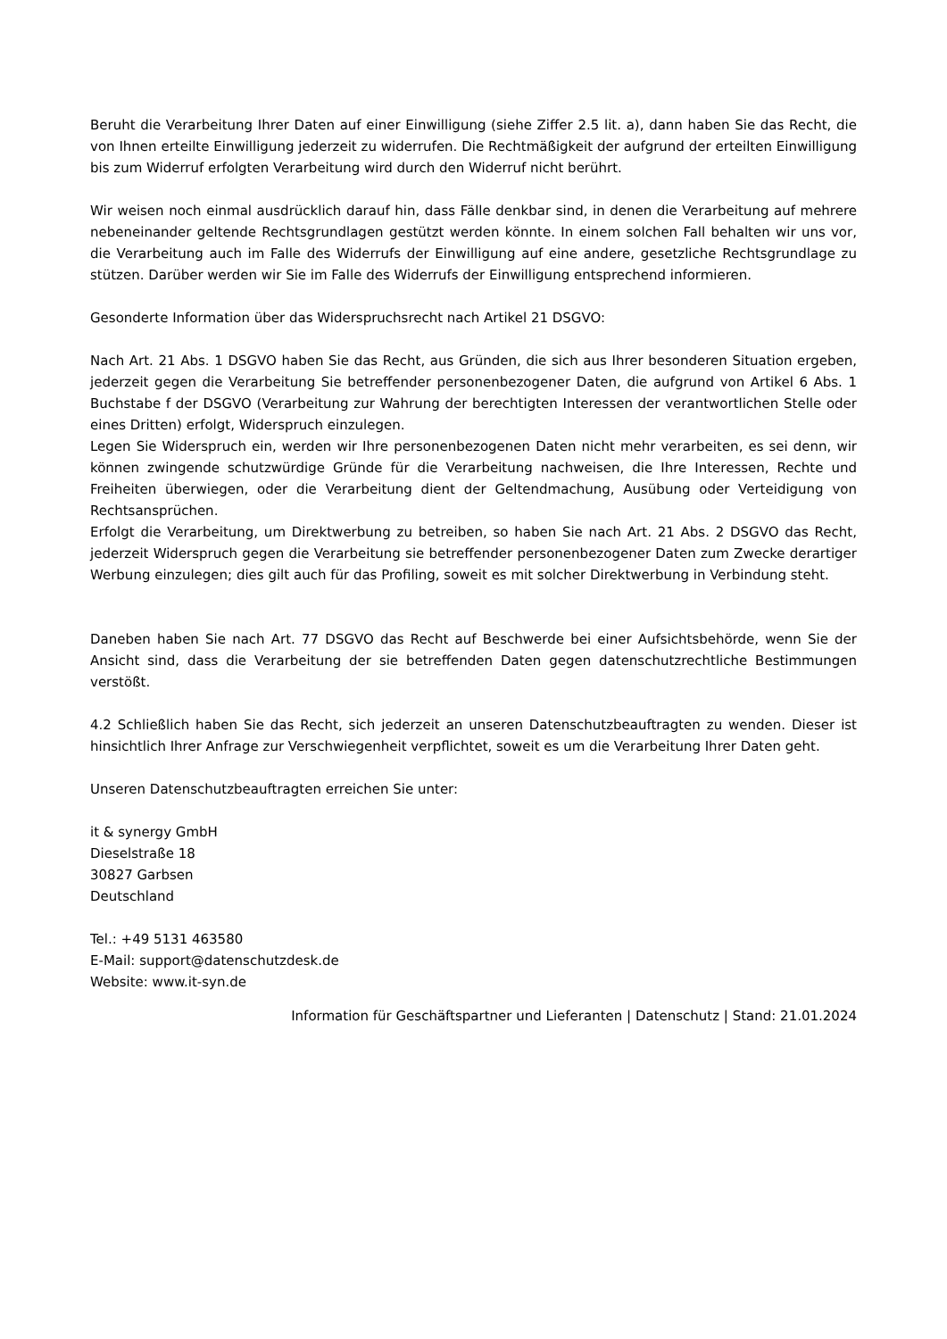Beruht die Verarbeitung Ihrer Daten auf einer Einwilligung (siehe Ziffer 2.5 lit. a), dann haben Sie das Recht, die von Ihnen erteilte Einwilligung jederzeit zu widerrufen. Die Rechtmäßigkeit der aufgrund der erteilten Einwilligung bis zum Widerruf erfolgten Verarbeitung wird durch den Widerruf nicht berührt.
Wir weisen noch einmal ausdrücklich darauf hin, dass Fälle denkbar sind, in denen die Verarbeitung auf mehrere nebeneinander geltende Rechtsgrundlagen gestützt werden könnte. In einem solchen Fall behalten wir uns vor, die Verarbeitung auch im Falle des Widerrufs der Einwilligung auf eine andere, gesetzliche Rechtsgrundlage zu stützen. Darüber werden wir Sie im Falle des Widerrufs der Einwilligung entsprechend informieren.
Gesonderte Information über das Widerspruchsrecht nach Artikel 21 DSGVO:
Nach Art. 21 Abs. 1 DSGVO haben Sie das Recht, aus Gründen, die sich aus Ihrer besonderen Situation ergeben, jederzeit gegen die Verarbeitung Sie betreffender personenbezogener Daten, die aufgrund von Artikel 6 Abs. 1 Buchstabe f der DSGVO (Verarbeitung zur Wahrung der berechtigten Interessen der verantwortlichen Stelle oder eines Dritten) erfolgt, Widerspruch einzulegen.
Legen Sie Widerspruch ein, werden wir Ihre personenbezogenen Daten nicht mehr verarbeiten, es sei denn, wir können zwingende schutzwürdige Gründe für die Verarbeitung nachweisen, die Ihre Interessen, Rechte und Freiheiten überwiegen, oder die Verarbeitung dient der Geltendmachung, Ausübung oder Verteidigung von Rechtsansprüchen.
Erfolgt die Verarbeitung, um Direktwerbung zu betreiben, so haben Sie nach Art. 21 Abs. 2 DSGVO das Recht, jederzeit Widerspruch gegen die Verarbeitung sie betreffender personenbezogener Daten zum Zwecke derartiger Werbung einzulegen; dies gilt auch für das Profiling, soweit es mit solcher Direktwerbung in Verbindung steht.
Daneben haben Sie nach Art. 77 DSGVO das Recht auf Beschwerde bei einer Aufsichtsbehörde, wenn Sie der Ansicht sind, dass die Verarbeitung der sie betreffenden Daten gegen datenschutzrechtliche Bestimmungen verstößt.
4.2 Schließlich haben Sie das Recht, sich jederzeit an unseren Datenschutzbeauftragten zu wenden. Dieser ist hinsichtlich Ihrer Anfrage zur Verschwiegenheit verpflichtet, soweit es um die Verarbeitung Ihrer Daten geht.
Unseren Datenschutzbeauftragten erreichen Sie unter:
it & synergy GmbH
Dieselstraße 18
30827 Garbsen
Deutschland
Tel.: +49 5131 463580
E-Mail: support@datenschutzdesk.de
Website: www.it-syn.de
Information für Geschäftspartner und Lieferanten | Datenschutz | Stand: 21.01.2024